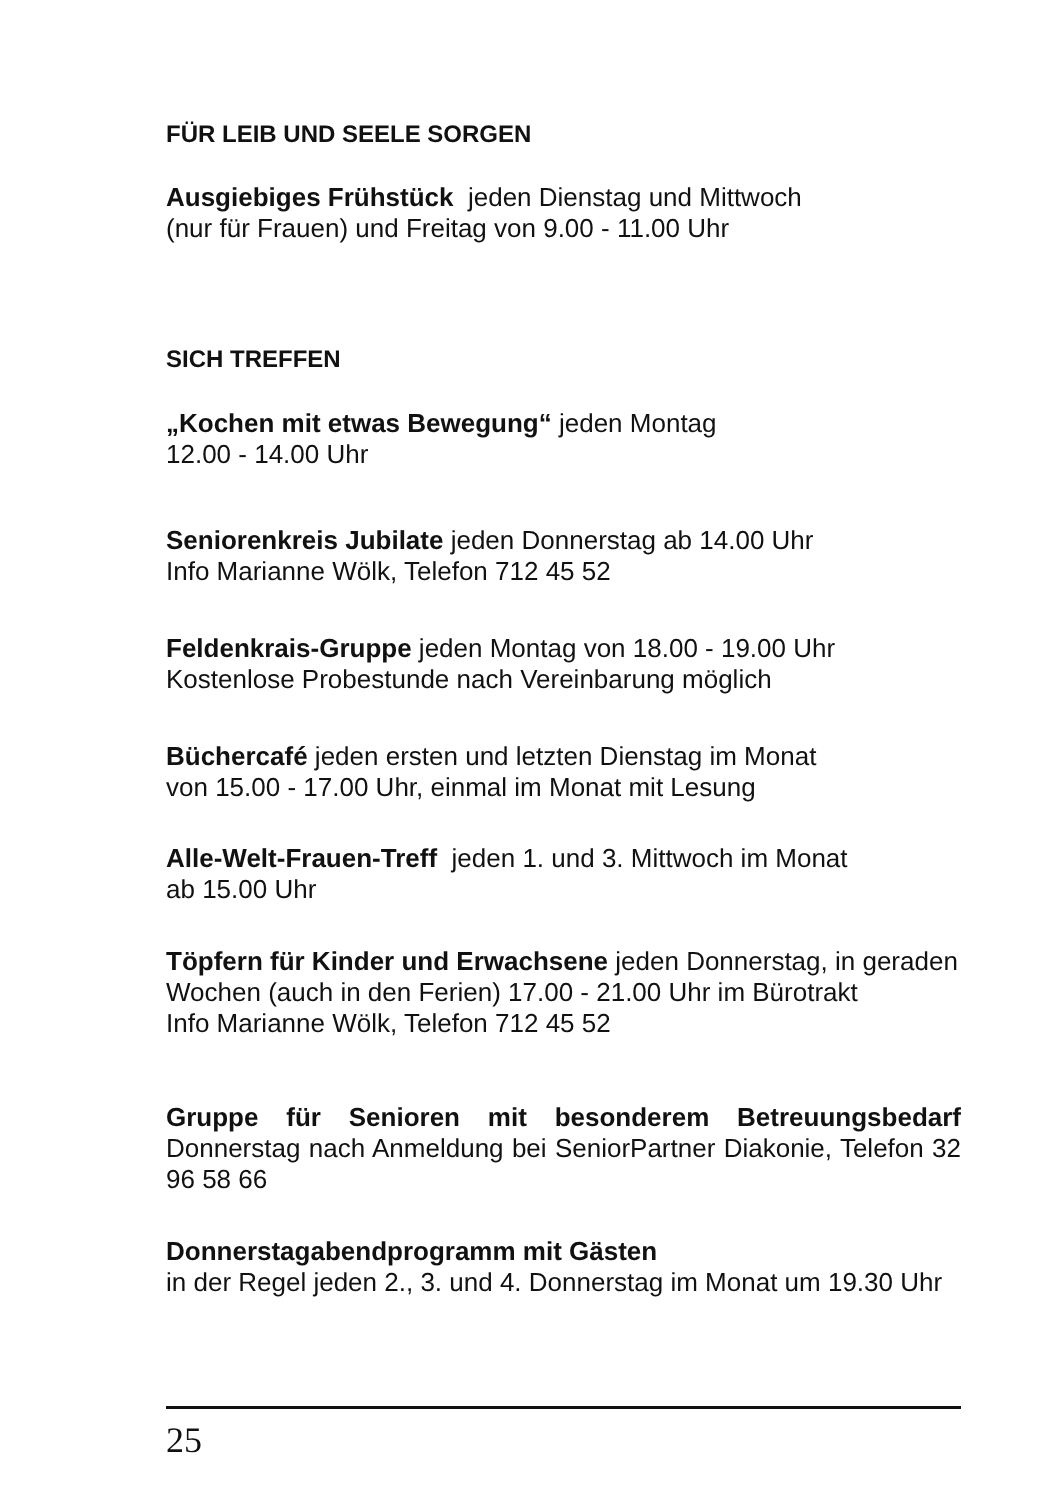FÜR LEIB UND SEELE SORGEN
Ausgiebiges Frühstück jeden Dienstag und Mittwoch
(nur für Frauen) und Freitag von 9.00 - 11.00 Uhr
SICH TREFFEN
„Kochen mit etwas Bewegung“ jeden Montag
12.00 - 14.00 Uhr
Seniorenkreis Jubilate jeden Donnerstag ab 14.00 Uhr
Info Marianne Wölk, Telefon 712 45 52
Feldenkrais-Gruppe jeden Montag von 18.00 - 19.00 Uhr
Kostenlose Probestunde nach Vereinbarung möglich
Büchercafé jeden ersten und letzten Dienstag im Monat
von 15.00 - 17.00 Uhr, einmal im Monat mit Lesung
Alle-Welt-Frauen-Treff jeden 1. und 3. Mittwoch im Monat
ab 15.00 Uhr
Töpfern für Kinder und Erwachsene jeden Donnerstag, in geraden Wochen (auch in den Ferien) 17.00 - 21.00 Uhr im Bürotrakt
Info Marianne Wölk, Telefon 712 45 52
Gruppe für Senioren mit besonderem Betreuungsbedarf Donnerstag nach Anmeldung bei SeniorPartner Diakonie, Telefon 32 96 58 66
Donnerstagabendprogramm mit Gästen
in der Regel jeden 2., 3. und 4. Donnerstag im Monat um 19.30 Uhr
25